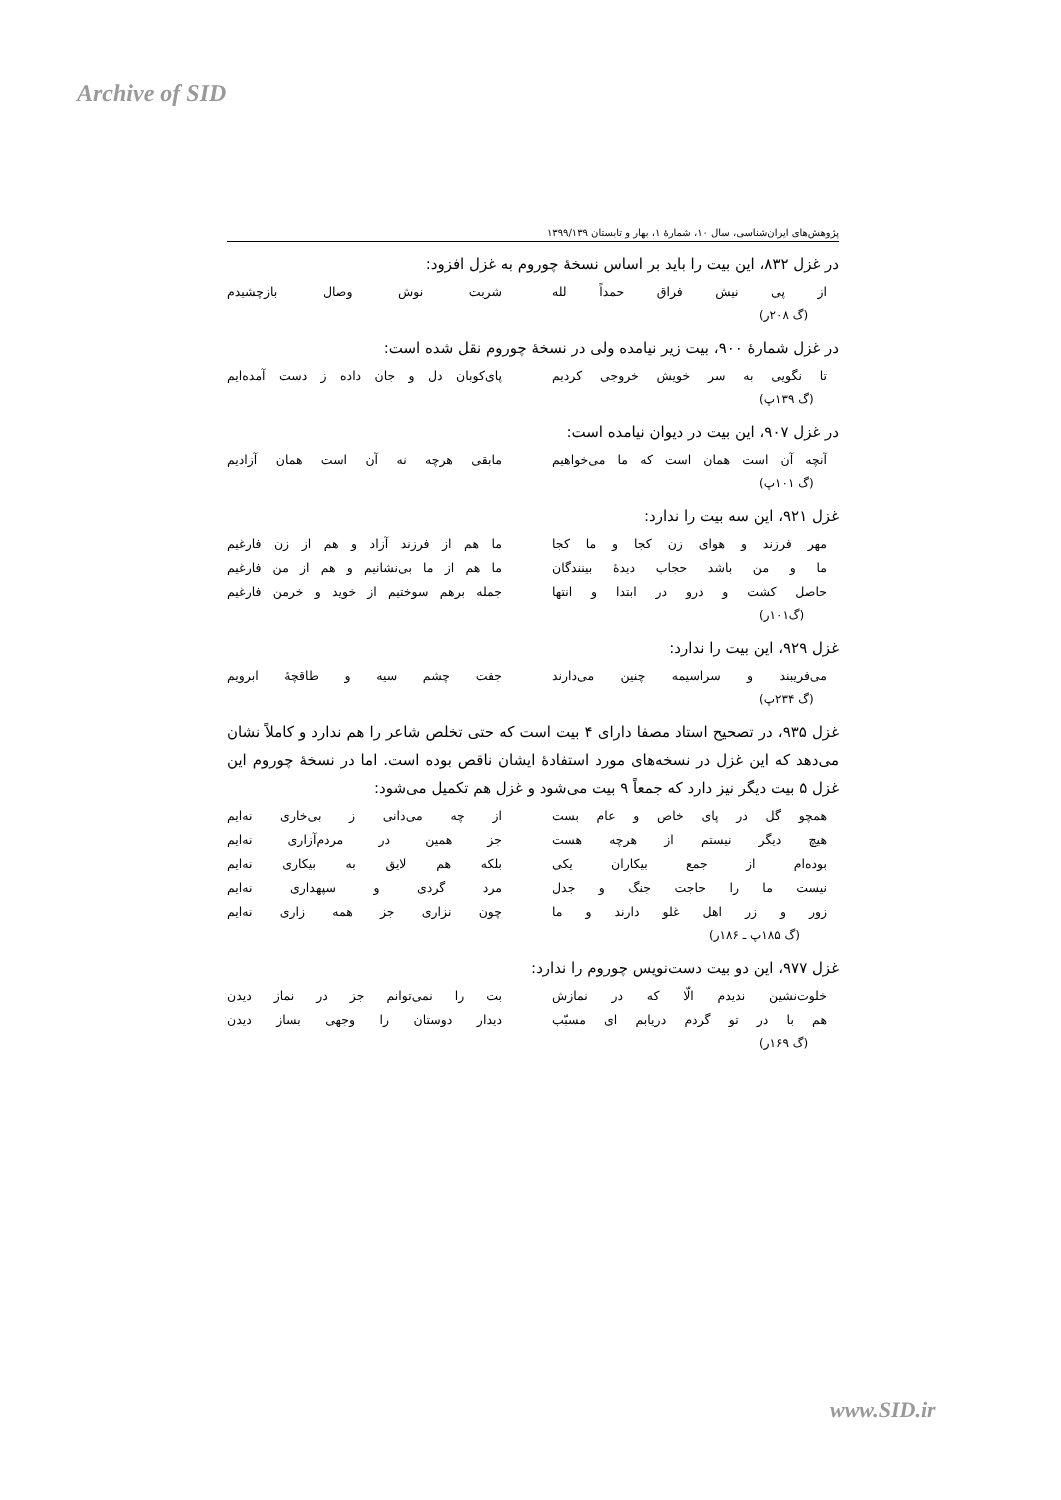Archive of SID
پژوهش‌های ایران‌شناسی، سال ۱۰، شمارهٔ ۱، بهار و تابستان ۱۳۹۹/۱۳۹
در غزل ۸۳۲، این بیت را باید بر اساس نسخهٔ چوروم به غزل افزود:
از پی نیش فراق حمداً لله شربت نوش وصال بازچشیدم
(گ ۲۰۸ر)
در غزل شمارهٔ ۹۰۰، بیت زیر نیامده ولی در نسخهٔ چوروم نقل شده است:
تا نگویی به سر خویش خروجی کردیم پای‌کوبان دل و جان داده ز دست آمده‌ایم
(گ ۱۳۹پ)
در غزل ۹۰۷، این بیت در دیوان نیامده است:
آنچه آن است همان است که ما می‌خواهیم مابقی هرچه نه آن است همان آزادیم
(گ ۱۰۱پ)
غزل ۹۲۱، این سه بیت را ندارد:
مهر فرزند و هوای زن کجا و ما کجا ما هم از فرزند آزاد و هم از زن فارغیم
ما و من باشد حجاب دیدهٔ بینندگان ما هم از ما بی‌نشانیم و هم از من فارغیم
حاصل کشت و درو در ابتدا و انتها جمله برهم سوختیم از خوید و خرمن فارغیم
(گ۱۰۱ر)
غزل ۹۲۹، این بیت را ندارد:
می‌فریبند و سراسیمه چنین می‌دارند جفت چشم سیه و طاقچهٔ ابرویم
(گ ۲۳۴پ)
غزل ۹۳۵، در تصحیح استاد مصفا دارای ۴ بیت است که حتی تخلص شاعر را هم ندارد و کاملاً نشان می‌دهد که این غزل در نسخه‌های مورد استفادهٔ ایشان ناقص بوده است. اما در نسخهٔ چوروم این غزل ۵ بیت دیگر نیز دارد که جمعاً ۹ بیت می‌شود و غزل هم تکمیل می‌شود:
همچو گل در پای خاص و عام بست از چه می‌دانی ز بی‌خاری نه‌ایم
هیچ دیگر نیستم از هرچه هست جز همین در مردم‌آزاری نه‌ایم
بوده‌ام از جمع بیکاران یکی بلکه هم لایق به بیکاری نه‌ایم
نیست ما را حاجت جنگ و جدل مرد گردی و سپهداری نه‌ایم
زور و زر اهل غلو دارند و ما چون نزاری جز همه زاری نه‌ایم
(گ ۱۸۵پ ـ ۱۸۶ر)
غزل ۹۷۷، این دو بیت دست‌نویس چوروم را ندارد:
خلوت‌نشین ندیدم الّا که در نمازش بت را نمی‌توانم جز در نماز دیدن
هم با در تو گردم دریابم ای مسبّب دیدار دوستان را وجهی بساز دیدن
(گ ۱۶۹ر)
www.SID.ir